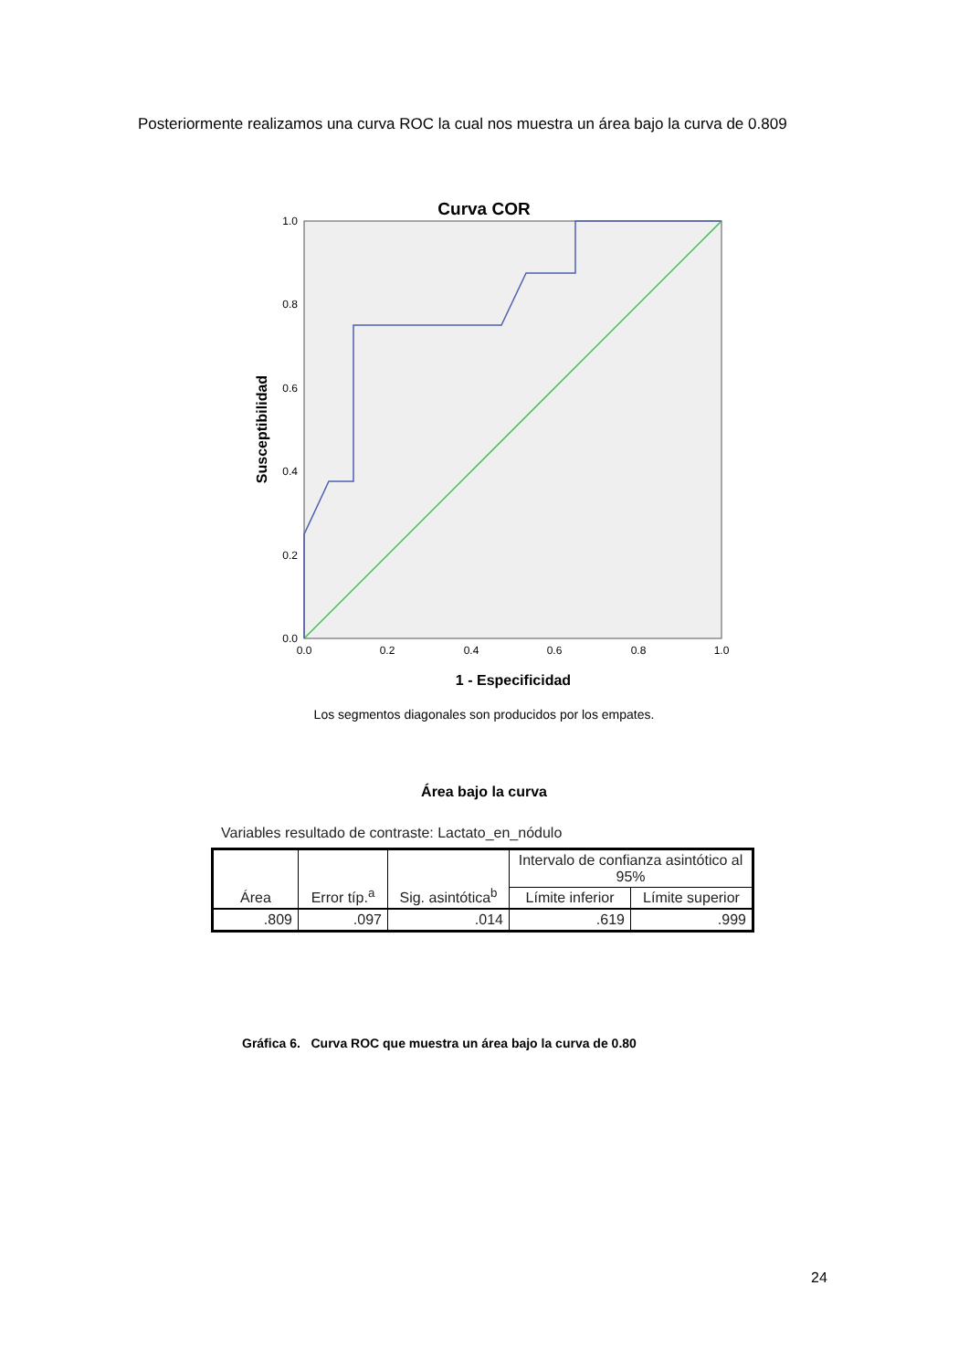Posteriormente realizamos una curva ROC la cual nos muestra un área bajo la curva de 0.809
Curva COR
1.0
0.8
0.6
0.4
0.2
0.0
0.0
0.2
0.4
0.6
0.8
1.0
1 - Especificidad
Los segmentos diagonales son producidos por los empates.
Susceptibilidad
Área bajo la curva
Variables resultado de contraste: Lactato_en_nódulo
| Área | Error típ.<sup>a</sup> | Sig. asintótica<sup>b</sup> | Intervalo de confianza asintótico al 95% | |
| --- | --- | --- | --- | --- |
| | | | Límite inferior | Límite superior |
| .809 | .097 | .014 | .619 | .999 |
Gráfica 6. Curva ROC que muestra un área bajo la curva de 0.80
24